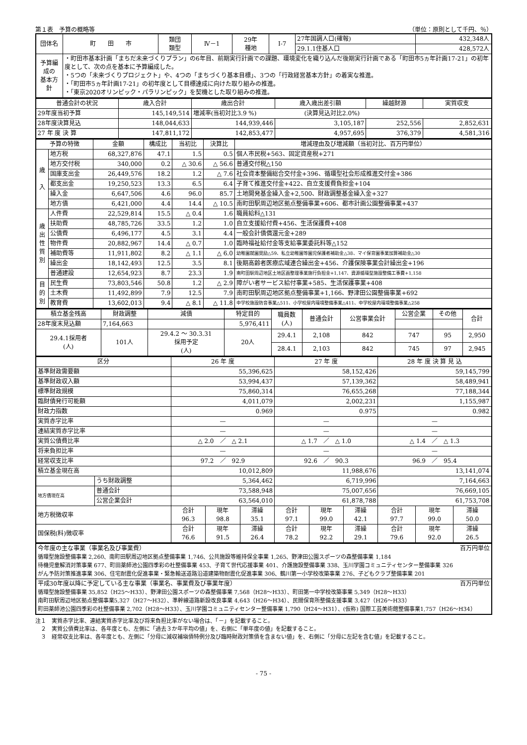第１表　予算の概略等 （単位：原則として千円、％）
| 団体名 | 町 田 市 | 類団 類型 | Ⅳ－1 | 29年 種地 | Ⅰ-7 | 27年国調人口(確報) | 432,348人 |
| | | | | | | 29.1.1住基人口 | 428,572人 |
| 予算編成の 基本方針 | ・町田市基本計画「まちだ未来づくりプラン」の6年目、前期実行計画での課題、環境変化を織り込んだ後期実行計画である「町田市5ヵ年計画17-21」の初年度として、次の点を基本に予算編成した。 ・5つの「未来づくりプロジェクト」や、4つの「まちづくり基本目標」、3つの「行政経営基本方針」の着実な推進。 ・「町田市5ヵ年計画17-21」の初年度として目標達成に向けた取り組みの推進。 ・「東京2020オリンピック・パラリンピック」を契機とした取り組みの推進。 | | | | | | |
| 普通会計の状況 | 歳入合計 | 歳出合計 | 歳入歳出差引額 | 繰越財源 | 実質収支 |
| --- | --- | --- | --- | --- | --- |
| 29年度当初予算 | 145,149,514 | 増減率(当初対比3.9 %) (決算見込対比2.0%) | | | |
| 28年度決算見込 | 148,044,633 | 144,939,446 | 3,105,187 | 252,556 | 2,852,631 |
| 27 年 度 決 算 | 147,811,172 | 142,853,477 | 4,957,695 | 376,379 | 4,581,316 |
| 予算の特徴 | | 金額 | 構成比 | 当初比 | 決算比 | 増減理由及び増減額（当初対比、百万円単位） |
| --- | --- | --- | --- | --- | --- | --- |
| 歳 入 | 地方税 | 68,327,876 | 47.1 | 1.5 | 0.5 | 個人市民税+563、固定資産税+271 |
| | 地方交付税 | 340,000 | 0.2 | △ 30.6 | △ 56.6 | 普通交付税△150 |
| | 国庫支出金 | 26,449,576 | 18.2 | 1.2 | △ 7.6 | 社会資本整備総合交付金+396、循環型社会形成推進交付金+386 |
| | 都支出金 | 19,250,523 | 13.3 | 6.5 | 6.4 | 子育て推進交付金+422、自立支援費負担金+104 |
| | 繰入金 | 6,647,506 | 4.6 | 96.0 | 85.7 | 土地開発基金繰入金+2,500、財政調整基金繰入金+327 |
| | 地方債 | 6,421,000 | 4.4 | 14.4 | △ 10.5 | 南町田駅周辺地区拠点整備事業+606、都市計画公園整備事業+437 |
| 歳 出 性 質 別 | 人件費 | 22,529,814 | 15.5 | △ 0.4 | 1.6 | 職員給料△131 |
| | 扶助費 | 48,785,726 | 33.5 | 1.2 | 1.0 | 自立支援給付費+456、生活保護費+408 |
| | 公債費 | 6,496,177 | 4.5 | 3.1 | 4.4 | 一般会計債償還元金+289 |
| | 物件費 | 20,882,967 | 14.4 | △ 0.7 | 1.0 | 臨時福祉給付金等支給事業委託料等△152 |
| | 補助費等 | 11,911,802 | 8.2 | △ 1.1 | △ 6.0 | 幼稚園就園奨励△59、私立幼稚園等園児保護者補助金△38、マイ保育園事業加算補助金△30 |
| | 繰出金 | 18,142,493 | 12.5 | 3.5 | 8.1 | 後期高齢者医療広域連合繰出金+456、介護保険事業会計繰出金+196 |
| | 普通建設 | 12,654,923 | 8.7 | 23.3 | 1.9 | 南町田駅周辺地区土地区画整理事業施行負担金+1,147、資源循環型施設整備工事費+1,158 |
| 目 的 別 | 民生費 | 73,803,546 | 50.8 | 1.2 | △ 2.9 | 障がい者サービス給付事業+585、生活保護事業+408 |
| | 土木費 | 11,492,899 | 7.9 | 12.5 | 7.9 | 南町田駅周辺地区拠点整備事業+1,166、野津田公園整備事業+692 |
| | 教育費 | 13,602,013 | 9.4 | △ 8.1 | △ 11.8 | 中学校施設防音事業△511、小学校屋内環境整備事業△411、中学校屋内環境整備事業△258 |
| 積立基金残高 | 財政調整 | 減債 | 特定目的 | 職員数 (人) | 普通会計 | 公営事業会計 | 公営企業 | その他 | 合計 |
| --- | --- | --- | --- | --- | --- | --- | --- | --- | --- |
| 28年度末見込額 | 7,164,663 | | 5,976,411 | | | | | | |
| 29.4.1採用者 (人) | 101人 | 29.4.2 ～ 30.3.31 採用予定 (人) | 20人 | 29.4.1 | 2,108 | 842 | 747 | 95 | 2,950 |
| | | | | 28.4.1 | 2,103 | 842 | 745 | 97 | 2,945 |
| 区分 | | 26 年 度 | | | 27 年 度 | | | 28 年 度 決 算 見 込 | | |
| --- | --- | --- | --- | --- | --- | --- | --- | --- | --- | --- |
| 基準財政需要額 | | 55,396,625 | | | 58,152,426 | | | 59,145,799 | | |
| 基準財政収入額 | | 53,994,437 | | | 57,139,362 | | | 58,489,941 | | |
| 標準財政規模 | | 75,860,314 | | | 76,655,268 | | | 77,188,344 | | |
| 臨財債発行可能額 | | 4,011,079 | | | 2,002,231 | | | 1,155,987 | | |
| 財政力指数 | | 0.969 | | | 0.975 | | | 0.982 | | |
| 実質赤字比率 | | — | | | — | | | — | | |
| 連結実質赤字比率 | | — | | | — | | | — | | |
| 実質公債費比率 | | △ 2.0 ／ △ 2.1 | | | △ 1.7 ／ △ 1.0 | | | △ 1.4 ／ △ 1.3 | | |
| 将来負担比率 | | — | | | — | | | — | | |
| 経常収支比率 | | 97.2 ／ 92.9 | | | 92.6 ／ 90.3 | | | 96.9 ／ 95.4 | | |
| 積立基金現在高 | | 10,012,809 | | | 11,988,676 | | | 13,141,074 | | |
| | うち財政調整 | 5,364,462 | | | 6,719,996 | | | 7,164,663 | | |
| 地方債現在高 | 普通会計 | 73,588,948 | | | 75,007,656 | | | 76,669,105 | | |
| | 公営企業会計 | 63,564,010 | | | 61,878,788 | | | 61,753,708 | | |
| 地方税徴収率 | | 合計 96.3 | 現年 98.8 | 滞繰 35.1 | 合計 97.1 | 現年 99.0 | 滞繰 42.1 | 合計 97.7 | 現年 99.0 | 滞繰 50.0 |
| 国保税(料)徴収率 | | 合計 76.6 | 現年 91.5 | 滞繰 26.4 | 合計 78.2 | 現年 92.2 | 滞繰 29.1 | 合計 79.6 | 現年 92.0 | 滞繰 26.5 |
| 今年度の主な事業（事業名及び事業費） 百万円単位 循環型施設整備事業 2,260、南町田駅周辺地区拠点整備事業 1,746、公共施設等維持保全事業 1,265、野津田公園スポーツの森整備事業 1,184 待機児童解消対策事業 677、町田薬師池公園四季彩の杜整備事業 453、子育て世代応援事業 401、介護施設整備事業 338、玉川学園コミュニティセンター整備事業 326 がん予防対策推進事業 306、住宅耐震化促進事業・緊急輸送道路沿道建築物耐震化促進事業 306、鶴川第一小学校改築事業 276、子どもクラブ整備事業 201 |
| 平成30年度以降に予定している主な事業（事業名、事業費及び事業年度） 百万円単位 循環型施設整備事業 35,852（H25～H33）、野津田公園スポーツの森整備事業 7,568（H28～H33）、町田第一中学校改築事業 5,349（H28～H33） 南町田駅周辺地区拠点整備事業5,327（H27～H32）、準幹線道路新設改良事業 4,643（H26～H34）、民間保育所整備支援事業 3,427（H26～H33） 町田薬師池公園四季彩の杜整備事業 2,702（H28～H33）、玉川学園コミュニティセンター整備事業 1,790（H24～H31）、(仮称) 国際工芸美術館整備事業1,757（H26～H34） |
注１　実質赤字比率、連結実質赤字比率及び将来負担比率がない場合は、「－」を記載すること。
　２　実質公債費比率は、各年度とも、左側に「過去３か年平均の値」を、右側に「単年度の値」を記載すること。
　３　経常収支比率は、各年度とも、左側に「分母に減収補塡債特例分及び臨時財政対策債を含まない値」を、右側に「分母に左記を含む値」を記載すること。
- 75 -